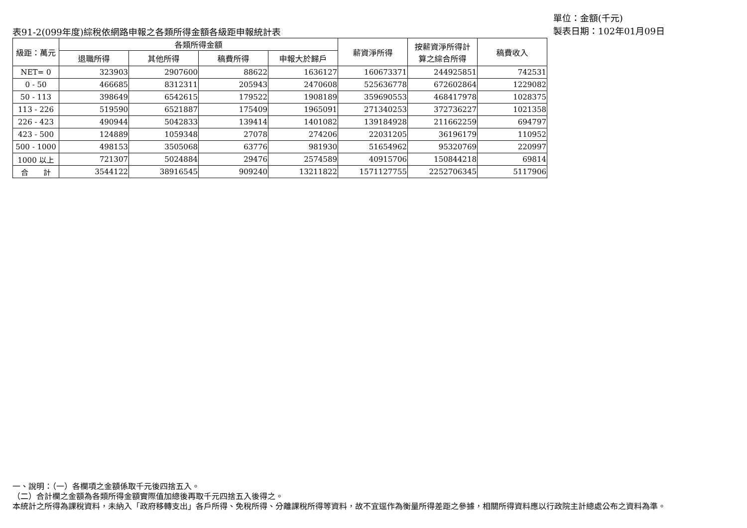表91-2(099年度)綜稅依網路申報之各類所得金額各級距申報統計表
單位：金額(千元)
製表日期：102年01月09日
| 級距：萬元 | 各類所得金額 | | | | 薪資淨所得 | 按薪資淨所得計 算之綜合所得 | 稿費收入 |
| --- | --- | --- | --- | --- | --- | --- | --- |
| | 退職所得 | 其他所得 | 稿費所得 | 申報大於歸戶 | | | |
| NET= 0 | 323903 | 2907600 | 88622 | 1636127 | 160673371 | 244925851 | 742531 |
| 0 - 50 | 466685 | 8312311 | 205943 | 2470608 | 525636778 | 672602864 | 1229082 |
| 50 - 113 | 398649 | 6542615 | 179522 | 1908189 | 359690553 | 468417978 | 1028375 |
| 113 - 226 | 519590 | 6521887 | 175409 | 1965091 | 271340253 | 372736227 | 1021358 |
| 226 - 423 | 490944 | 5042833 | 139414 | 1401082 | 139184928 | 211662259 | 694797 |
| 423 - 500 | 124889 | 1059348 | 27078 | 274206 | 22031205 | 36196179 | 110952 |
| 500 - 1000 | 498153 | 3505068 | 63776 | 981930 | 51654962 | 95320769 | 220997 |
| 1000 以上 | 721307 | 5024884 | 29476 | 2574589 | 40915706 | 150844218 | 69814 |
| 合 計 | 3544122 | 38916545 | 909240 | 13211822 | 1571127755 | 2252706345 | 5117906 |
一、說明：（一）各欄項之金額係取千元後四捨五入。
（二）合計欄之金額為各類所得金額實際值加總後再取千元四捨五入後得之。
本統計之所得為課稅資料，未納入「政府移轉支出」各戶所得、免稅所得、分離課稅所得等資料，故不宜逕作為衡量所得差距之參據，相關所得資料應以行政院主計總處公布之資料為準。